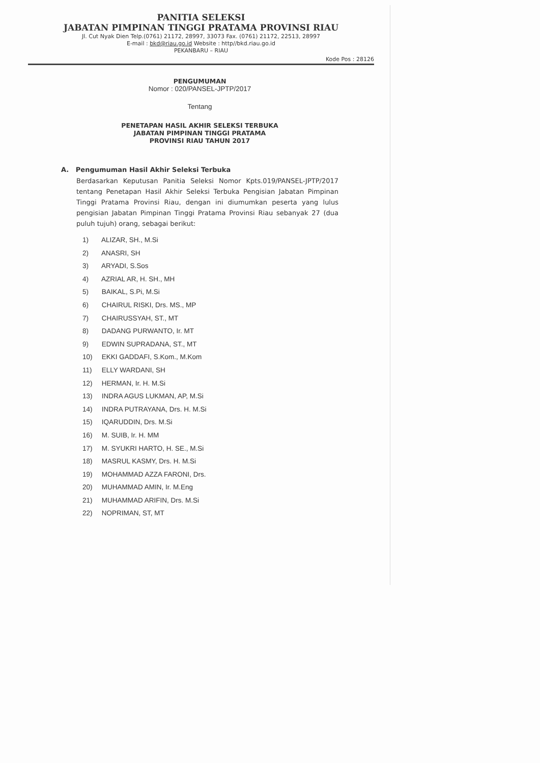PANITIA SELEKSI
JABATAN PIMPINAN TINGGI PRATAMA PROVINSI RIAU
Jl. Cut Nyak Dien Telp.(0761) 21172, 28997, 33073 Fax. (0761) 21172, 22513, 28997
E-mail : bkd@riau.go.id Website : http//bkd.riau.go.id
PEKANBARU – RIAU
Kode Pos : 28126
PENGUMUMAN
Nomor : 020/PANSEL-JPTP/2017
Tentang
PENETAPAN HASIL AKHIR SELEKSI TERBUKA
JABATAN PIMPINAN TINGGI PRATAMA
PROVINSI RIAU TAHUN 2017
A. Pengumuman Hasil Akhir Seleksi Terbuka
Berdasarkan Keputusan Panitia Seleksi Nomor Kpts.019/PANSEL-JPTP/2017 tentang Penetapan Hasil Akhir Seleksi Terbuka Pengisian Jabatan Pimpinan Tinggi Pratama Provinsi Riau, dengan ini diumumkan peserta yang lulus pengisian Jabatan Pimpinan Tinggi Pratama Provinsi Riau sebanyak 27 (dua puluh tujuh) orang, sebagai berikut:
1) ALIZAR, SH., M.Si
2) ANASRI, SH
3) ARYADI, S.Sos
4) AZRIAL AR, H. SH., MH
5) BAIKAL, S.Pi, M.Si
6) CHAIRUL RISKI, Drs. MS., MP
7) CHAIRUSSYAH, ST., MT
8) DADANG PURWANTO, Ir. MT
9) EDWIN SUPRADANA, ST., MT
10) EKKI GADDAFI, S.Kom., M.Kom
11) ELLY WARDANI, SH
12) HERMAN, Ir. H. M.Si
13) INDRA AGUS LUKMAN, AP, M.Si
14) INDRA PUTRAYANA, Drs. H. M.Si
15) IQARUDDIN, Drs. M.Si
16) M. SUIB, Ir. H. MM
17) M. SYUKRI HARTO, H. SE., M.Si
18) MASRUL KASMY, Drs. H. M.Si
19) MOHAMMAD AZZA FARONI, Drs.
20) MUHAMMAD AMIN, Ir. M.Eng
21) MUHAMMAD ARIFIN, Drs. M.Si
22) NOPRIMAN, ST, MT